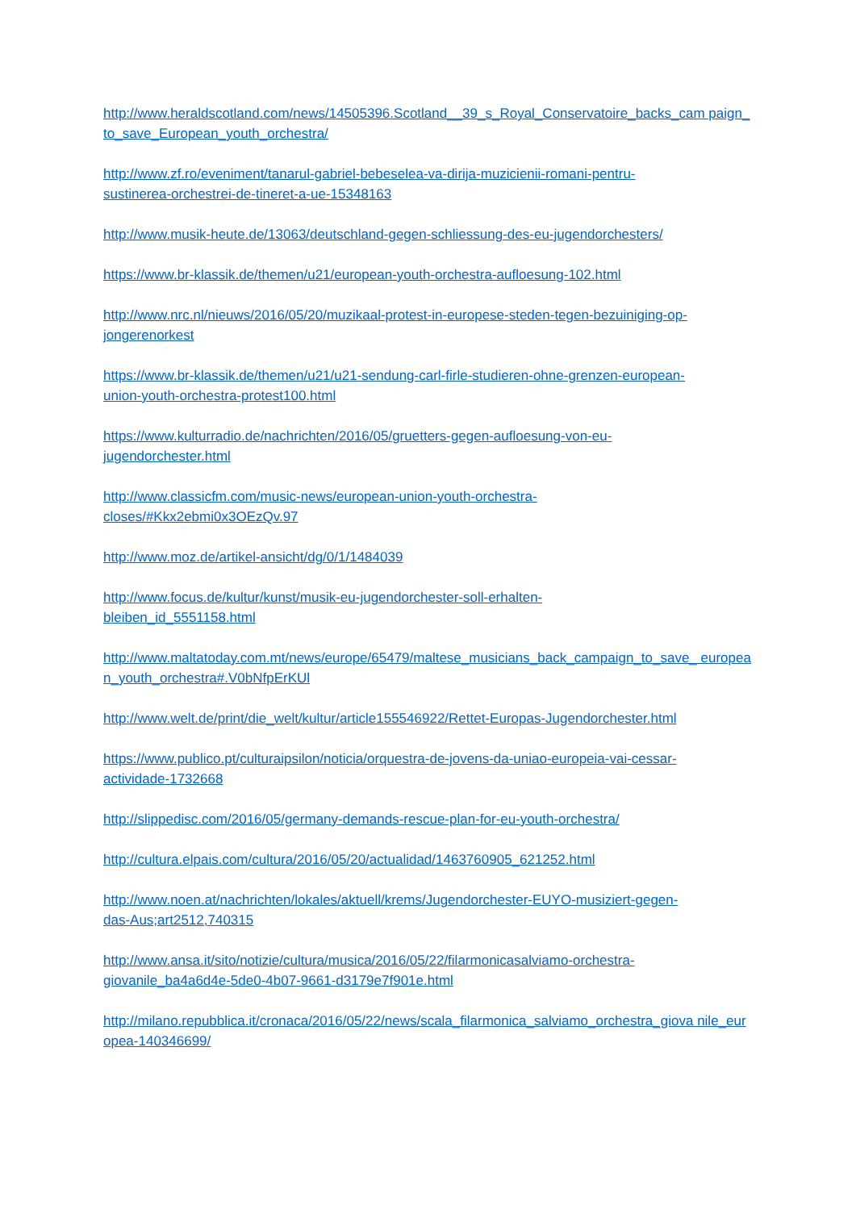http://www.heraldscotland.com/news/14505396.Scotland__39_s_Royal_Conservatoire_backs_cam paign_to_save_European_youth_orchestra/
http://www.zf.ro/eveniment/tanarul-gabriel-bebeselea-va-dirija-muzicienii-romani-pentru-
sustinerea-orchestrei-de-tineret-a-ue-15348163
http://www.musik-heute.de/13063/deutschland-gegen-schliessung-des-eu-jugendorchesters/
https://www.br-klassik.de/themen/u21/european-youth-orchestra-aufloesung-102.html
http://www.nrc.nl/nieuws/2016/05/20/muzikaal-protest-in-europese-steden-tegen-bezuiniging-op-
jongerenorkest
https://www.br-klassik.de/themen/u21/u21-sendung-carl-firle-studieren-ohne-grenzen-european-
union-youth-orchestra-protest100.html
https://www.kulturradio.de/nachrichten/2016/05/gruetters-gegen-aufloesung-von-eu-
jugendorchester.html
http://www.classicfm.com/music-news/european-union-youth-orchestra-
closes/#Kkx2ebmi0x3OEzQv.97
http://www.moz.de/artikel-ansicht/dg/0/1/1484039
http://www.focus.de/kultur/kunst/musik-eu-jugendorchester-soll-erhalten-
bleiben_id_5551158.html
http://www.maltatoday.com.mt/news/europe/65479/maltese_musicians_back_campaign_to_save_ european_youth_orchestra#.V0bNfpErKUl
http://www.welt.de/print/die_welt/kultur/article155546922/Rettet-Europas-Jugendorchester.html
https://www.publico.pt/culturaipsilon/noticia/orquestra-de-jovens-da-uniao-europeia-vai-cessar-
actividade-1732668
http://slippedisc.com/2016/05/germany-demands-rescue-plan-for-eu-youth-orchestra/
http://cultura.elpais.com/cultura/2016/05/20/actualidad/1463760905_621252.html
http://www.noen.at/nachrichten/lokales/aktuell/krems/Jugendorchester-EUYO-musiziert-gegen-
das-Aus;art2512,740315
http://www.ansa.it/sito/notizie/cultura/musica/2016/05/22/filarmonicasalviamo-orchestra-
giovanile_ba4a6d4e-5de0-4b07-9661-d3179e7f901e.html
http://milano.repubblica.it/cronaca/2016/05/22/news/scala_filarmonica_salviamo_orchestra_giova nile_europea-140346699/